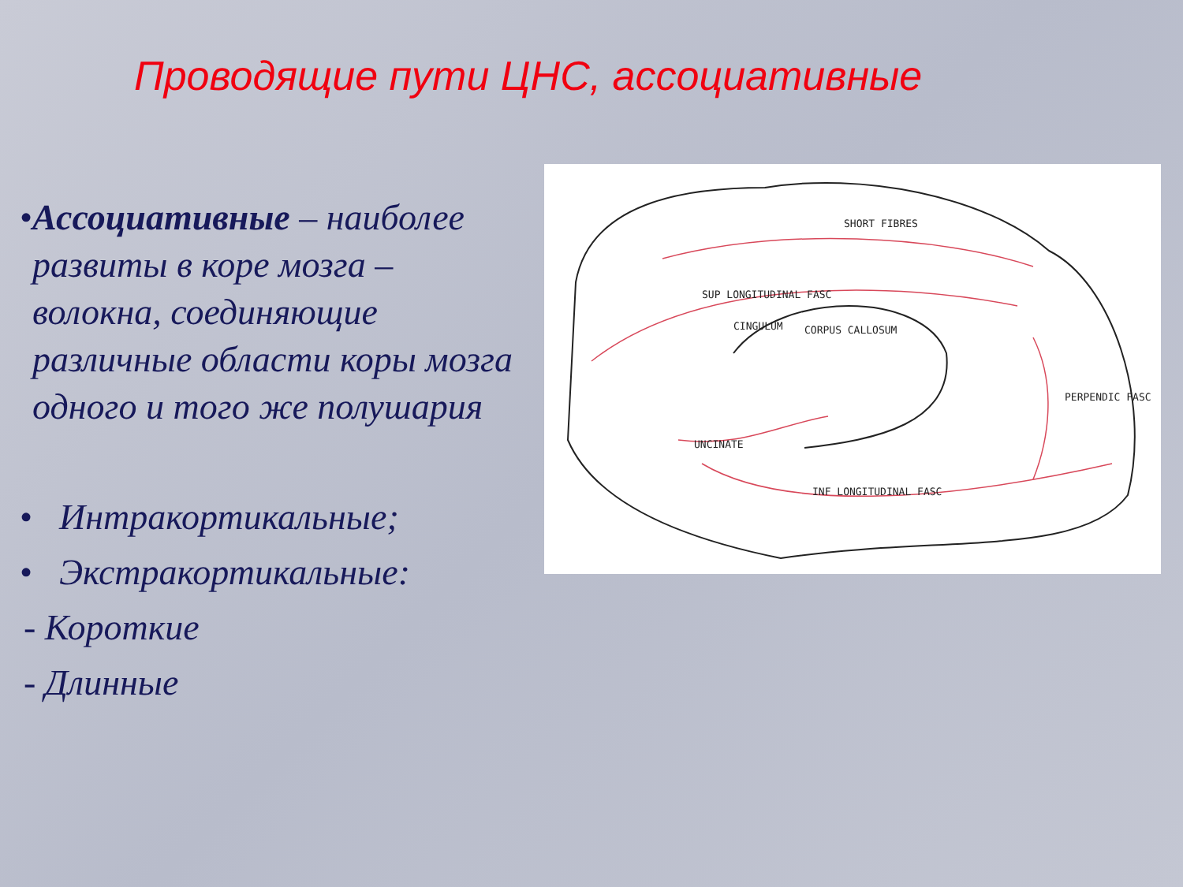Проводящие пути ЦНС, ассоциативные
• Ассоциативные – наиболее развиты в коре мозга – волокна, соединяющие различные области коры мозга одного и того же полушария
• Интракортикальные;
• Экстракортикальные:
- Короткие
- Длинные
SHORT FIBRES
SUP LONGITUDINAL FASC
CINGULUM
CORPUS CALLOSUM
UNCINATE
INF LONGITUDINAL FASC
PERPENDIC FASC